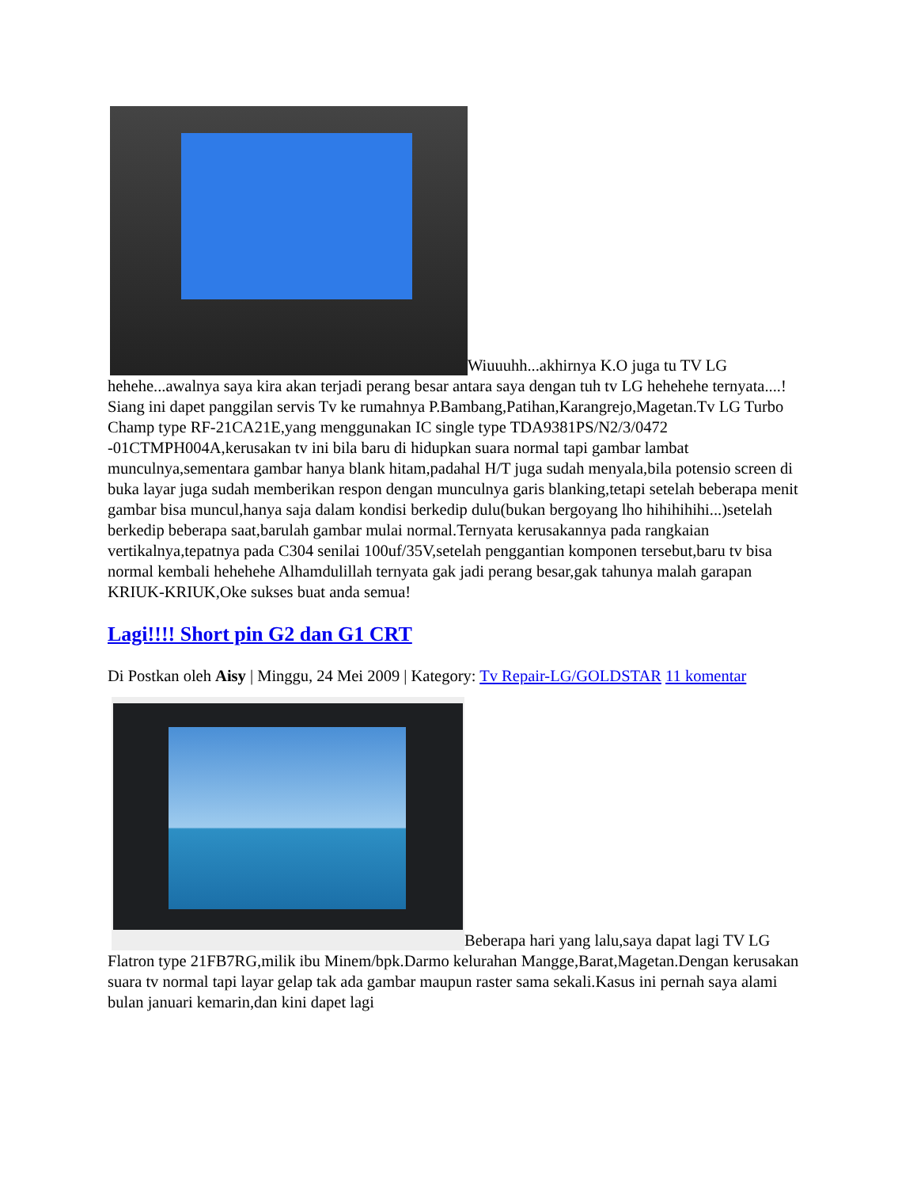Wiuuuhh...akhirnya K.O juga tu TV LG hehehe...awalnya saya kira akan terjadi perang besar antara saya dengan tuh tv LG hehehehe ternyata....! Siang ini dapet panggilan servis Tv ke rumahnya P.Bambang,Patihan,Karangrejo,Magetan.Tv LG Turbo Champ type RF-21CA21E,yang menggunakan IC single type TDA9381PS/N2/3/0472 -01CTMPH004A,kerusakan tv ini bila baru di hidupkan suara normal tapi gambar lambat munculnya,sementara gambar hanya blank hitam,padahal H/T juga sudah menyala,bila potensio screen di buka layar juga sudah memberikan respon dengan munculnya garis blanking,tetapi setelah beberapa menit gambar bisa muncul,hanya saja dalam kondisi berkedip dulu(bukan bergoyang lho hihihihihi...)setelah berkedip beberapa saat,barulah gambar mulai normal.Ternyata kerusakannya pada rangkaian vertikalnya,tepatnya pada C304 senilai 100uf/35V,setelah penggantian komponen tersebut,baru tv bisa normal kembali hehehehe Alhamdulillah ternyata gak jadi perang besar,gak tahunya malah garapan KRIUK-KRIUK,Oke sukses buat anda semua!
Lagi!!!! Short pin G2 dan G1 CRT
Di Postkan oleh Aisy | Minggu, 24 Mei 2009 | Kategory: Tv Repair-LG/GOLDSTAR 11 komentar
Beberapa hari yang lalu,saya dapat lagi TV LG Flatron type 21FB7RG,milik ibu Minem/bpk.Darmo kelurahan Mangge,Barat,Magetan.Dengan kerusakan suara tv normal tapi layar gelap tak ada gambar maupun raster sama sekali.Kasus ini pernah saya alami bulan januari kemarin,dan kini dapet lagi